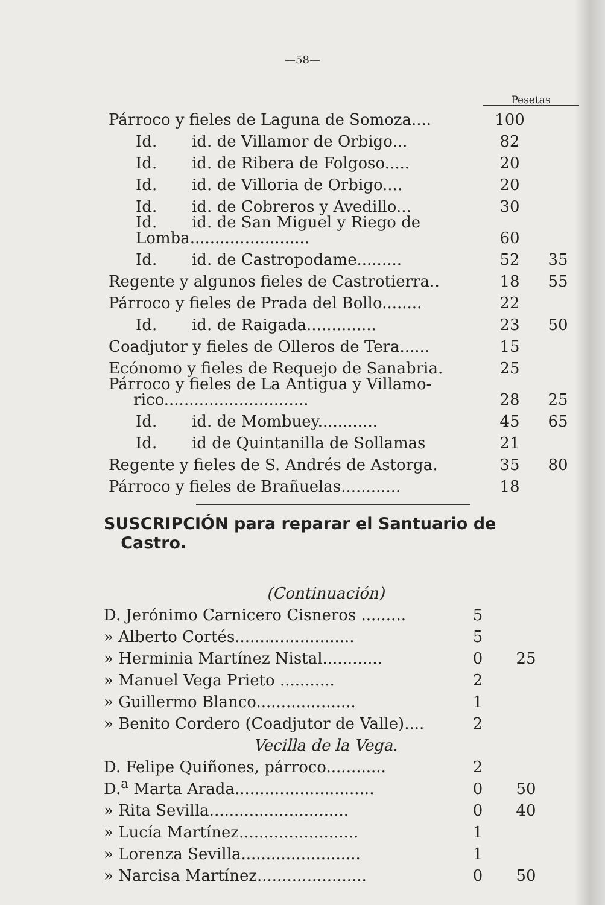—58—
| | Pesetas | |
| Párroco y fieles de Laguna de Somoza.... | 100 | |
| Id. id. de Villamor de Orbigo... | 82 | |
| Id. id. de Ribera de Folgoso..... | 20 | |
| Id. id. de Villoria de Orbigo.... | 20 | |
| Id. id. de Cobreros y Avedillo... | 30 | |
| Id. id. de San Miguel y Riego de Lomba........................ | 60 | |
| Id. id. de Castropodame......... | 52 | 35 |
| Regente y algunos fieles de Castrotierra.. | 18 | 55 |
| Párroco y fieles de Prada del Bollo........ | 22 | |
| Id. id. de Raigada.............. | 23 | 50 |
| Coadjutor y fieles de Olleros de Tera...... | 15 | |
| Ecónomo y fieles de Requejo de Sanabria. | 25 | |
| Párroco y fieles de La Antigua y Villamo- rico............................. | 28 | 25 |
| Id. id. de Mombuey............ | 45 | 65 |
| Id. id de Quintanilla de Sollamas | 21 | |
| Regente y fieles de S. Andrés de Astorga. | 35 | 80 |
| Párroco y fieles de Brañuelas............ | 18 | |
SUSCRIPCIÓN para reparar el Santuario de
Castro.
| (Continuación) | | |
| D. Jerónimo Carnicero Cisneros ......... | 5 | |
| » Alberto Cortés........................ | 5 | |
| » Herminia Martínez Nistal............ | 0 | 25 |
| » Manuel Vega Prieto ........... | 2 | |
| » Guillermo Blanco.................... | 1 | |
| » Benito Cordero (Coadjutor de Valle).... | 2 | |
| Vecilla de la Vega. | | |
| D. Felipe Quiñones, párroco............ | 2 | |
| D.<sup>a</sup> Marta Arada............................ | 0 | 50 |
| » Rita Sevilla............................ | 0 | 40 |
| » Lucía Martínez........................ | 1 | |
| » Lorenza Sevilla........................ | 1 | |
| » Narcisa Martínez...................... | 0 | 50 |